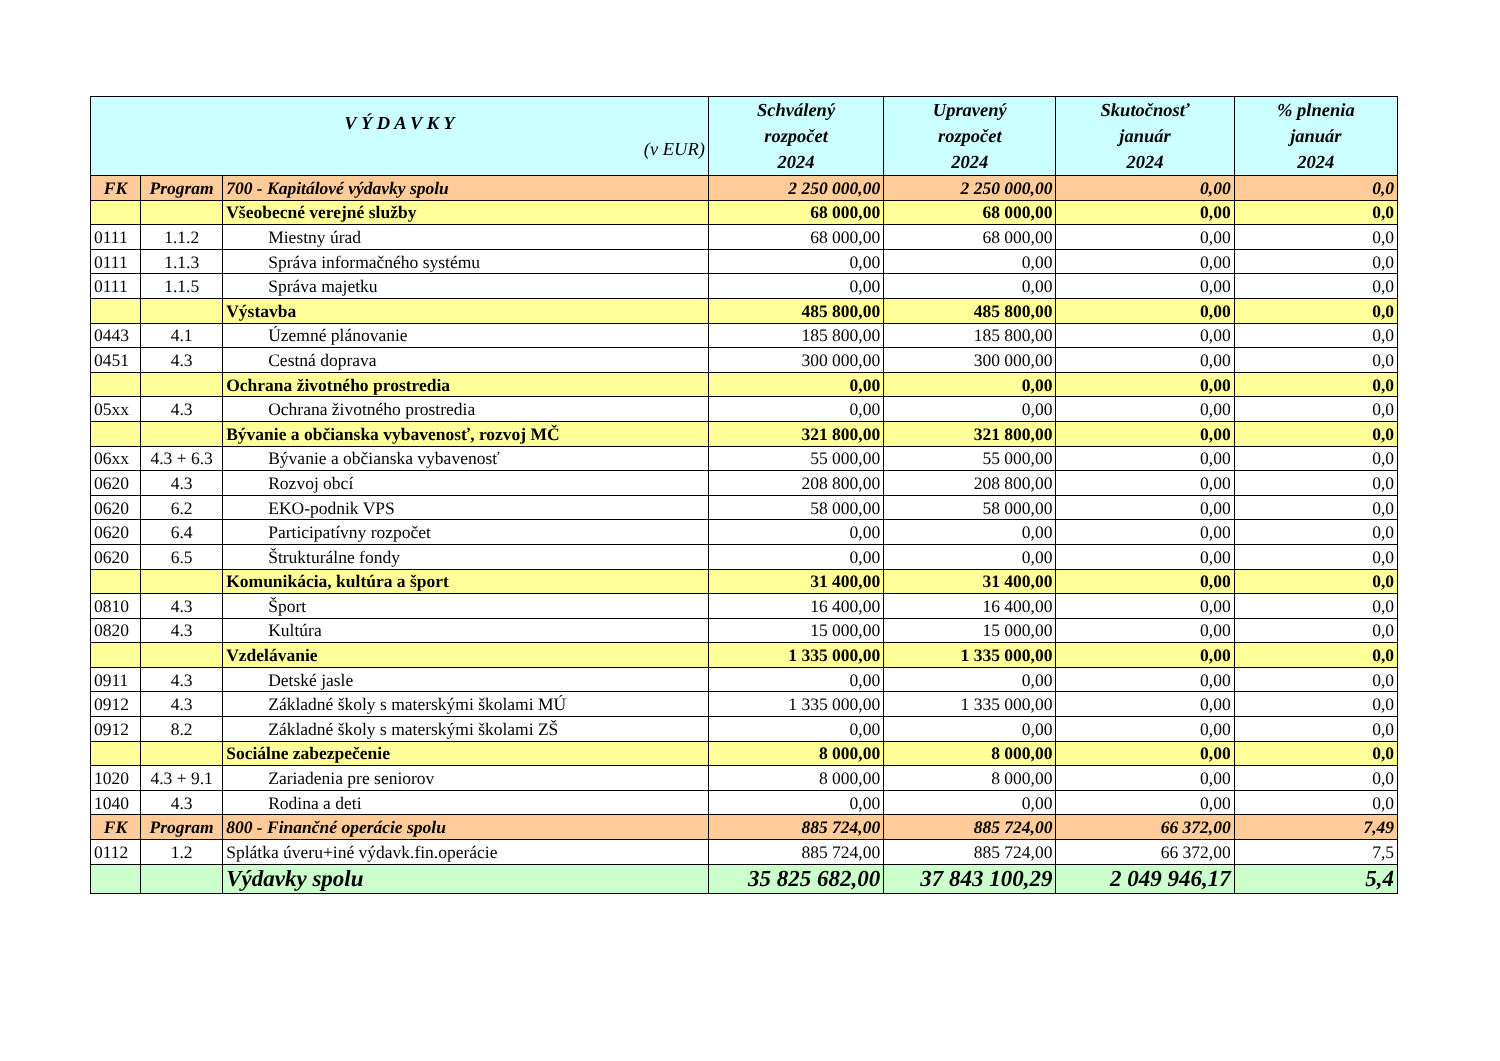| V Ý D A V K Y (v EUR) | | | Schválený rozpočet 2024 | Upravený rozpočet 2024 | Skutočnosť január 2024 | % plnenia január 2024 |
| --- | --- | --- | --- | --- | --- | --- |
| FK | Program | 700 - Kapitálové výdavky spolu | 2 250 000,00 | 2 250 000,00 | 0,00 | 0,0 |
| | | Všeobecné verejné služby | 68 000,00 | 68 000,00 | 0,00 | 0,0 |
| 0111 | 1.1.2 | Miestny úrad | 68 000,00 | 68 000,00 | 0,00 | 0,0 |
| 0111 | 1.1.3 | Správa informačného systému | 0,00 | 0,00 | 0,00 | 0,0 |
| 0111 | 1.1.5 | Správa majetku | 0,00 | 0,00 | 0,00 | 0,0 |
| | | Výstavba | 485 800,00 | 485 800,00 | 0,00 | 0,0 |
| 0443 | 4.1 | Územné plánovanie | 185 800,00 | 185 800,00 | 0,00 | 0,0 |
| 0451 | 4.3 | Cestná doprava | 300 000,00 | 300 000,00 | 0,00 | 0,0 |
| | | Ochrana životného prostredia | 0,00 | 0,00 | 0,00 | 0,0 |
| 05xx | 4.3 | Ochrana životného prostredia | 0,00 | 0,00 | 0,00 | 0,0 |
| | | Bývanie a občianska vybavenosť, rozvoj MČ | 321 800,00 | 321 800,00 | 0,00 | 0,0 |
| 06xx | 4.3 + 6.3 | Bývanie a občianska vybavenosť | 55 000,00 | 55 000,00 | 0,00 | 0,0 |
| 0620 | 4.3 | Rozvoj obcí | 208 800,00 | 208 800,00 | 0,00 | 0,0 |
| 0620 | 6.2 | EKO-podnik VPS | 58 000,00 | 58 000,00 | 0,00 | 0,0 |
| 0620 | 6.4 | Participatívny rozpočet | 0,00 | 0,00 | 0,00 | 0,0 |
| 0620 | 6.5 | Štrukturálne fondy | 0,00 | 0,00 | 0,00 | 0,0 |
| | | Komunikácia, kultúra a šport | 31 400,00 | 31 400,00 | 0,00 | 0,0 |
| 0810 | 4.3 | Šport | 16 400,00 | 16 400,00 | 0,00 | 0,0 |
| 0820 | 4.3 | Kultúra | 15 000,00 | 15 000,00 | 0,00 | 0,0 |
| | | Vzdelávanie | 1 335 000,00 | 1 335 000,00 | 0,00 | 0,0 |
| 0911 | 4.3 | Detské jasle | 0,00 | 0,00 | 0,00 | 0,0 |
| 0912 | 4.3 | Základné školy s materskými školami MÚ | 1 335 000,00 | 1 335 000,00 | 0,00 | 0,0 |
| 0912 | 8.2 | Základné školy s materskými školami ZŠ | 0,00 | 0,00 | 0,00 | 0,0 |
| | | Sociálne zabezpečenie | 8 000,00 | 8 000,00 | 0,00 | 0,0 |
| 1020 | 4.3 + 9.1 | Zariadenia pre seniorov | 8 000,00 | 8 000,00 | 0,00 | 0,0 |
| 1040 | 4.3 | Rodina a deti | 0,00 | 0,00 | 0,00 | 0,0 |
| FK | Program | 800 - Finančné operácie spolu | 885 724,00 | 885 724,00 | 66 372,00 | 7,49 |
| 0112 | 1.2 | Splátka úveru+iné výdavk.fin.operácie | 885 724,00 | 885 724,00 | 66 372,00 | 7,5 |
| | | Výdavky spolu | 35 825 682,00 | 37 843 100,29 | 2 049 946,17 | 5,4 |